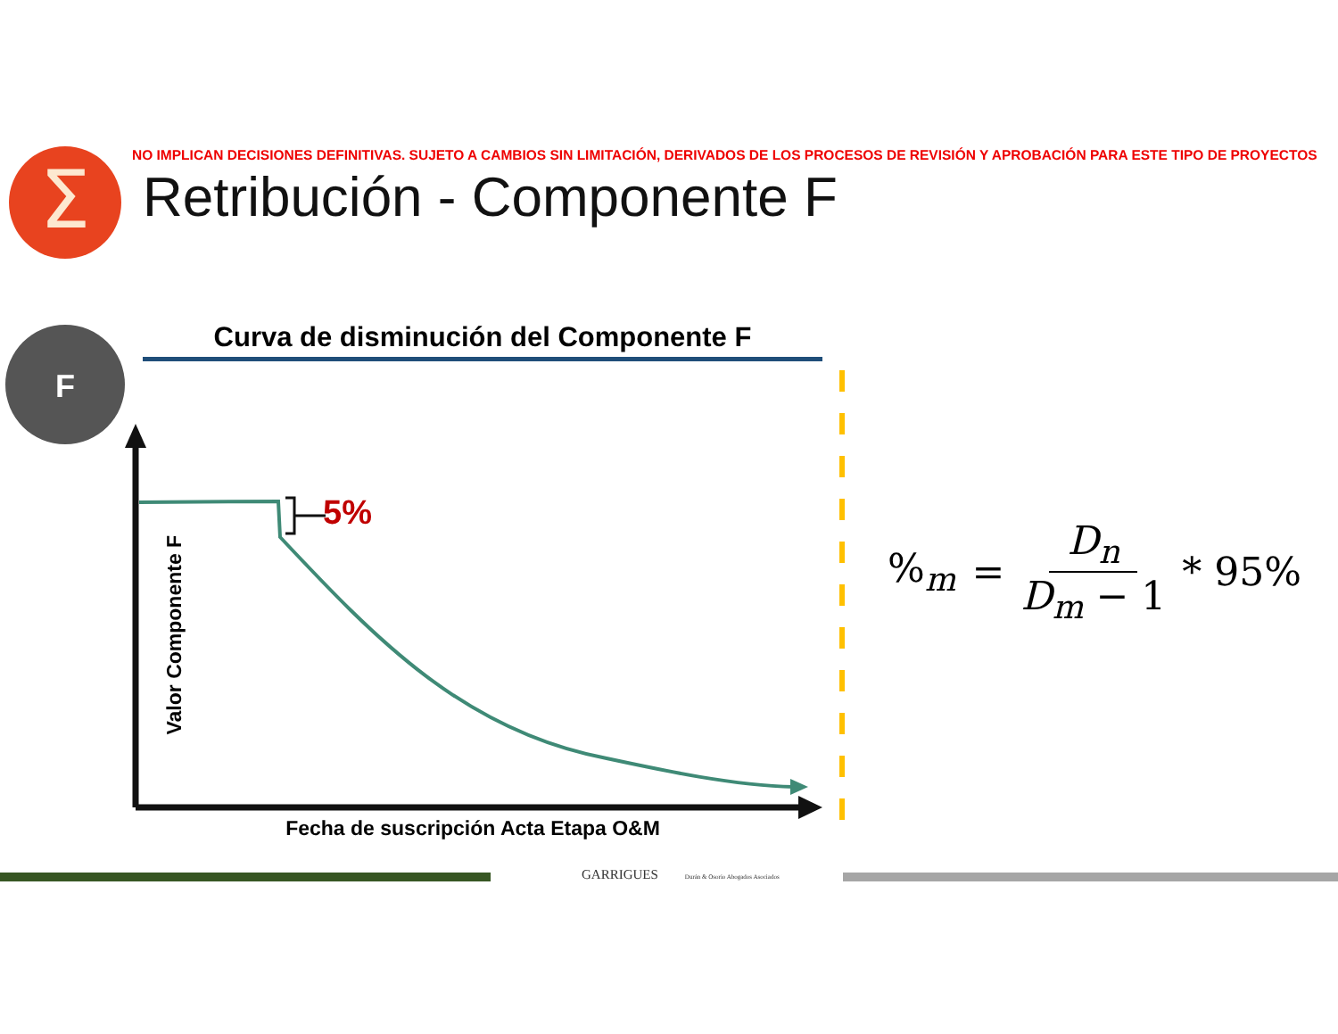Σ
F
NO IMPLICAN DECISIONES DEFINITIVAS. SUJETO A CAMBIOS SIN LIMITACIÓN, DERIVADOS DE LOS PROCESOS DE REVISIÓN Y APROBACIÓN PARA ESTE TIPO DE PROYECTOS
Retribución - Componente F
Curva de disminución del Componente F
Valor Componente F
5%
Fecha de suscripción Acta Etapa O&M
%<sub>m</sub> = D<sub>n</sub> D<sub>m</sub> − 1 * 95%
GARRIGUES Durán & Osorio Abogados Asociados